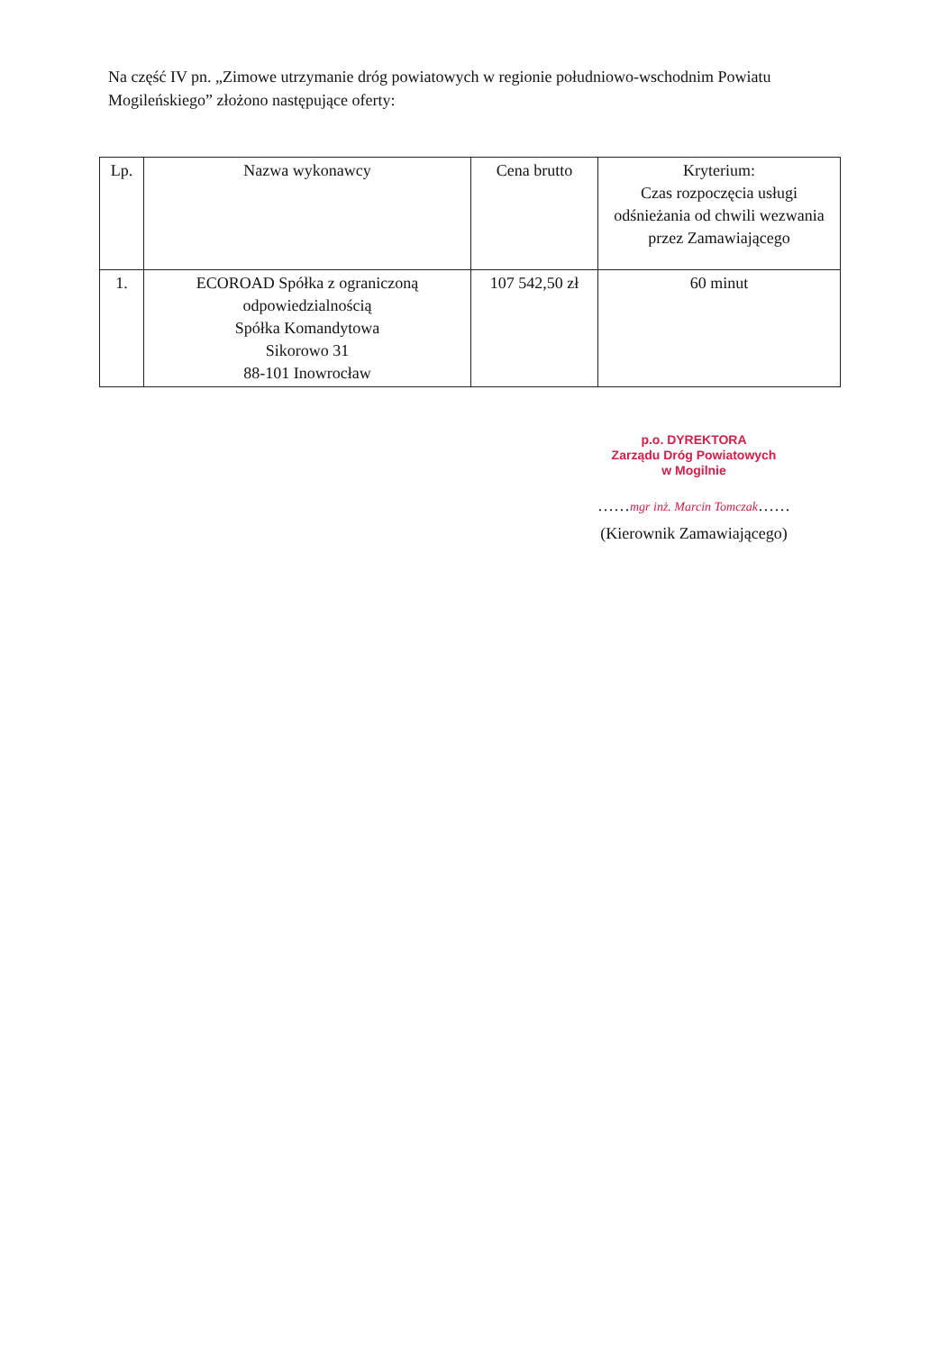Na część IV pn. „Zimowe utrzymanie dróg powiatowych w regionie południowo-wschodnim Powiatu Mogileńskiego” złożono następujące oferty:
| Lp. | Nazwa wykonawcy | Cena brutto | Kryterium: Czas rozpoczęcia usługi odśnieżania od chwili wezwania przez Zamawiającego |
| --- | --- | --- | --- |
| 1. | ECOROAD Spółka z ograniczoną odpowiedzialnością Spółka Komandytowa Sikorowo 31 88-101 Inowrocław | 107 542,50 zł | 60 minut |
p.o. DYREKTORA
Zarządu Dróg Powiatowych
w Mogilnie
……mgr inż. Marcin Tomczak……
(Kierownik Zamawiającego)